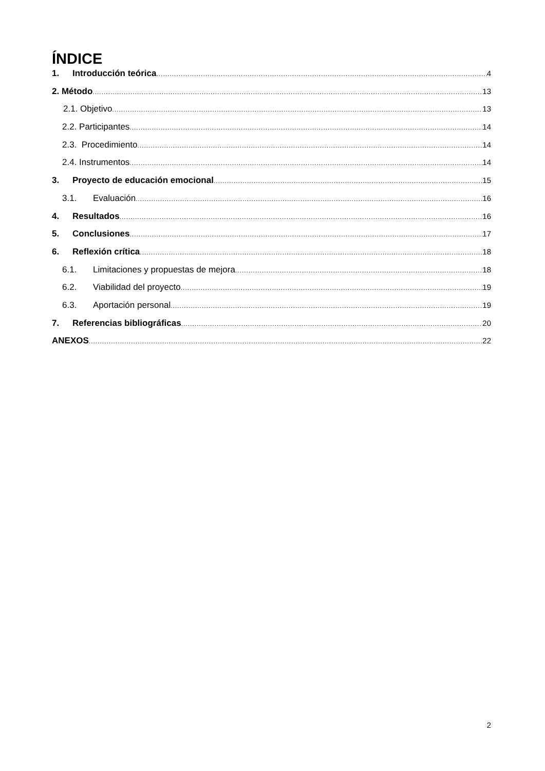ÍNDICE
1. Introducción teórica 4
2. Método 13
2.1. Objetivo 13
2.2. Participantes 14
2.3. Procedimiento 14
2.4. Instrumentos 14
3. Proyecto de educación emocional 15
3.1. Evaluación 16
4. Resultados 16
5. Conclusiones 17
6. Reflexión crítica 18
6.1. Limitaciones y propuestas de mejora 18
6.2. Viabilidad del proyecto 19
6.3. Aportación personal 19
7. Referencias bibliográficas 20
ANEXOS 22
2